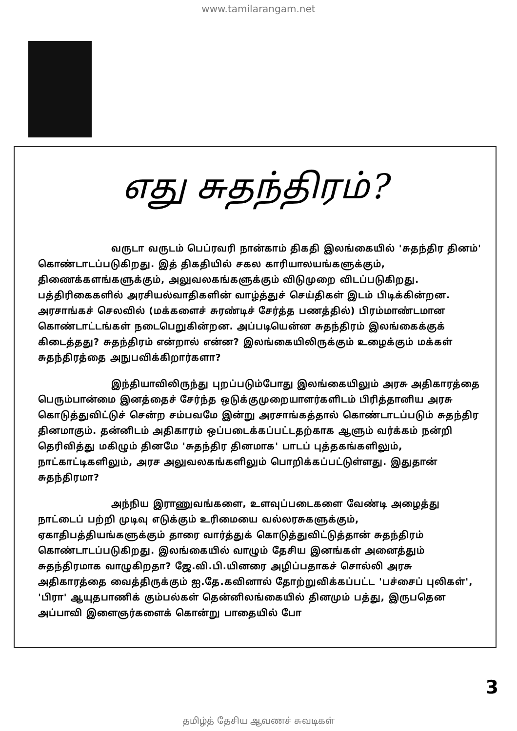www.tamilarangam.net
எது சுதந்திரம்?
வருடா வருடம் பெப்ரவரி நான்காம் திகதி இலங்கையில் 'சுதந்திர தினம்' கொண்டாடப்படுகிறது. இத் திகதியில் சகல காரியாலயங்களுக்கும், திணைக்களங்களுக்கும், அலுவலகங்களுக்கும் விடுமுறை விடப்படுகிறது. பத்திரிகைகளில் அரசியல்வாதிகளின் வாழ்த்துச் செய்திகள் இடம் பிடிக்கின்றன. அரசாங்கச் செலவில் (மக்களைச் சுரண்டிச் சேர்த்த பணத்தில்) பிரம்மாண்டமான கொண்டாட்டங்கள் நடைபெறுகின்றன. அப்படியென்ன சுதந்திரம் இலங்கைக்குக் கிடைத்தது? சுதந்திரம் என்றால் என்ன? இலங்கையிலிருக்கும் உழைக்கும் மக்கள் சுதந்திரத்தை அநுபவிக்கிறார்களா?
இந்தியாவிலிருந்து புறப்படும்போது இலங்கையிலும் அரசு அதிகாரத்தை பெரும்பான்மை இனத்தைச் சேர்ந்த ஒடுக்குமுறையாளர்களிடம் பிரித்தானிய அரசு கொடுத்துவிட்டுச் சென்ற சம்பவமே இன்று அரசாங்கத்தால் கொண்டாடப்படும் சுதந்திர தினமாகும். தன்னிடம் அதிகாரம் ஒப்படைக்கப்பட்டதற்காக ஆளும் வர்க்கம் நன்றி தெரிவித்து மகிழும் தினமே 'சுதந்திர தினமாக' பாடப் புத்தகங்களிலும், நாட்காட்டிகளிலும், அரச அலுவலகங்களிலும் பொறிக்கப்பட்டுள்ளது. இதுதான் சுதந்திரமா?
அந்நிய இராணுவங்களை, உளவுப்படைகளை வேண்டி அழைத்து நாட்டைப் பற்றி முடிவு எடுக்கும் உரிமையை வல்லரசுகளுக்கும், ஏகாதிபத்தியங்களுக்கும் தாரை வார்த்துக் கொடுத்துவிட்டுத்தான் சுதந்திரம் கொண்டாடப்படுகிறது. இலங்கையில் வாழும் தேசிய இனங்கள் அனைத்தும் சுதந்திரமாக வாழுகிறதா? ஜே.வி.பி.யினரை அழிப்பதாகச் சொல்லி அரசு அதிகாரத்தை வைத்திருக்கும் ஐ.தே.கவினால் தோற்றுவிக்கப்பட்ட 'பச்சைப் புலிகள்', 'பிரா' ஆயுதபாணிக் கும்பல்கள் தென்னிலங்கையில் தினமும் பத்து, இருபதென அப்பாவி இளைஞர்களைக் கொன்று பாதையில் போ
3
தமிழ்த் தேசிய ஆவணச் சுவடிகள்